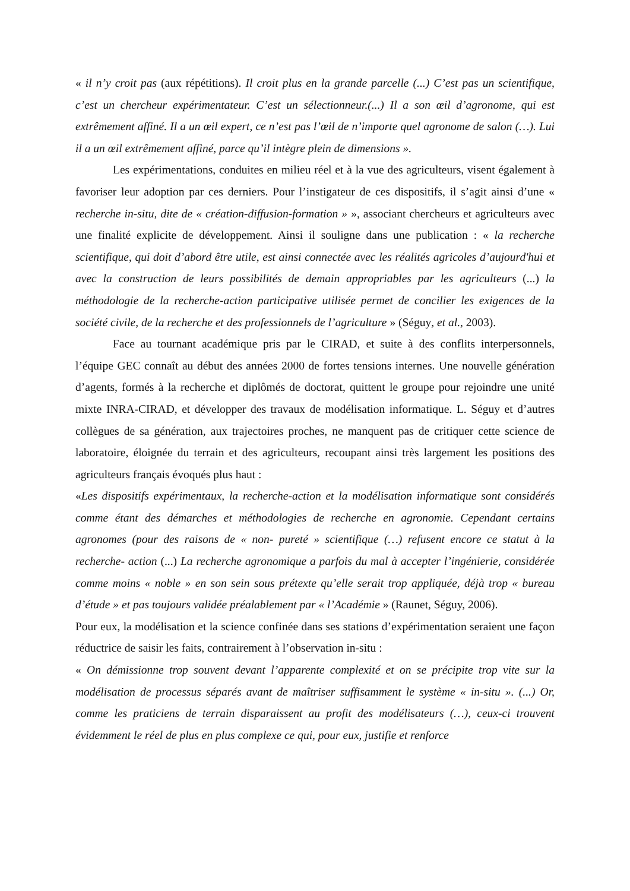« il n’y croit pas (aux répétitions). Il croit plus en la grande parcelle (...) C’est pas un scientifique, c’est un chercheur expérimentateur. C’est un sélectionneur.(...) Il a son œil d’agronome, qui est extrêmement affiné. Il a un œil expert, ce n’est pas l’œil de n’importe quel agronome de salon (…). Lui il a un œil extrêmement affiné, parce qu’il intègre plein de dimensions ».
Les expérimentations, conduites en milieu réel et à la vue des agriculteurs, visent également à favoriser leur adoption par ces derniers. Pour l’instigateur de ces dispositifs, il s’agit ainsi d’une « recherche in-situ, dite de « création-diffusion-formation » », associant chercheurs et agriculteurs avec une finalité explicite de développement. Ainsi il souligne dans une publication : « la recherche scientifique, qui doit d’abord être utile, est ainsi connectée avec les réalités agricoles d’aujourd'hui et avec la construction de leurs possibilités de demain appropriables par les agriculteurs (...) la méthodologie de la recherche-action participative utilisée permet de concilier les exigences de la société civile, de la recherche et des professionnels de l’agriculture » (Séguy, et al., 2003).
Face au tournant académique pris par le CIRAD, et suite à des conflits interpersonnels, l’équipe GEC connaît au début des années 2000 de fortes tensions internes. Une nouvelle génération d’agents, formés à la recherche et diplômés de doctorat, quittent le groupe pour rejoindre une unité mixte INRA-CIRAD, et développer des travaux de modélisation informatique. L. Séguy et d’autres collègues de sa génération, aux trajectoires proches, ne manquent pas de critiquer cette science de laboratoire, éloignée du terrain et des agriculteurs, recoupant ainsi très largement les positions des agriculteurs français évoqués plus haut :
«Les dispositifs expérimentaux, la recherche-action et la modélisation informatique sont considérés comme étant des démarches et méthodologies de recherche en agronomie. Cependant certains agronomes (pour des raisons de « non- pureté » scientifique (…) refusent encore ce statut à la recherche- action (...) La recherche agronomique a parfois du mal à accepter l’ingénierie, considérée comme moins « noble » en son sein sous prétexte qu’elle serait trop appliquée, déjà trop « bureau d’étude » et pas toujours validée préalablement par « l’Académie » (Raunet, Séguy, 2006).
Pour eux, la modélisation et la science confinée dans ses stations d’expérimentation seraient une façon réductrice de saisir les faits, contrairement à l’observation in-situ :
« On démissionne trop souvent devant l’apparente complexité et on se précipite trop vite sur la modélisation de processus séparés avant de maîtriser suffisamment le système « in-situ ». (...) Or, comme les praticiens de terrain disparaissent au profit des modélisateurs (…), ceux-ci trouvent évidemment le réel de plus en plus complexe ce qui, pour eux, justifie et renforce